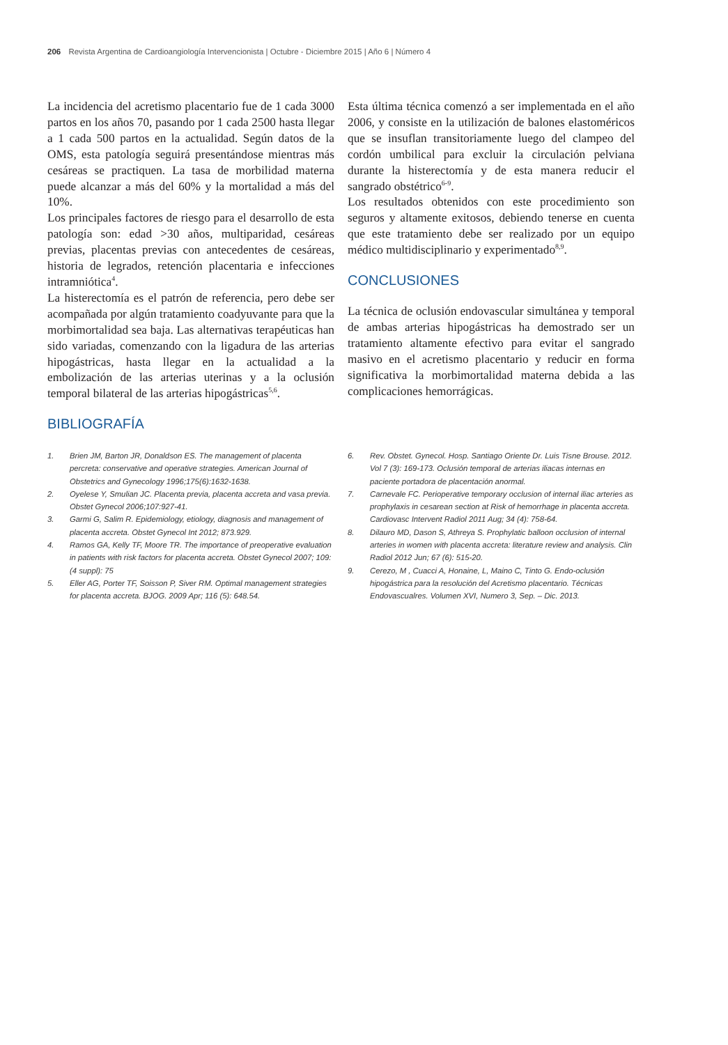206 Revista Argentina de Cardioangiología Intervencionista | Octubre - Diciembre 2015 | Año 6 | Número 4
La incidencia del acretismo placentario fue de 1 cada 3000 partos en los años 70, pasando por 1 cada 2500 hasta llegar a 1 cada 500 partos en la actualidad. Según datos de la OMS, esta patología seguirá presentándose mientras más cesáreas se practiquen. La tasa de morbilidad materna puede alcanzar a más del 60% y la mortalidad a más del 10%.
Los principales factores de riesgo para el desarrollo de esta patología son: edad >30 años, multiparidad, cesáreas previas, placentas previas con antecedentes de cesáreas, historia de legrados, retención placentaria e infecciones intramniótica<sup>4</sup>.
La histerectomía es el patrón de referencia, pero debe ser acompañada por algún tratamiento coadyuvante para que la morbimortalidad sea baja. Las alternativas terapéuticas han sido variadas, comenzando con la ligadura de las arterias hipogástricas, hasta llegar en la actualidad a la embolización de las arterias uterinas y a la oclusión temporal bilateral de las arterias hipogástricas<sup>5,6</sup>.
BIBLIOGRAFÍA
Esta última técnica comenzó a ser implementada en el año 2006, y consiste en la utilización de balones elastoméricos que se insuflan transitoriamente luego del clampeo del cordón umbilical para excluir la circulación pelviana durante la histerectomía y de esta manera reducir el sangrado obstétrico<sup>6-9</sup>.
Los resultados obtenidos con este procedimiento son seguros y altamente exitosos, debiendo tenerse en cuenta que este tratamiento debe ser realizado por un equipo médico multidisciplinario y experimentado<sup>8,9</sup>.
CONCLUSIONES
La técnica de oclusión endovascular simultánea y temporal de ambas arterias hipogástricas ha demostrado ser un tratamiento altamente efectivo para evitar el sangrado masivo en el acretismo placentario y reducir en forma significativa la morbimortalidad materna debida a las complicaciones hemorrágicas.
1. Brien JM, Barton JR, Donaldson ES. The management of placenta percreta: conservative and operative strategies. American Journal of Obstetrics and Gynecology 1996;175(6):1632-1638.
2. Oyelese Y, Smulian JC. Placenta previa, placenta accreta and vasa previa. Obstet Gynecol 2006;107:927-41.
3. Garmi G, Salim R. Epidemiology, etiology, diagnosis and management of placenta accreta. Obstet Gynecol Int 2012; 873.929.
4. Ramos GA, Kelly TF, Moore TR. The importance of preoperative evaluation in patients with risk factors for placenta accreta. Obstet Gynecol 2007; 109: (4 suppl): 75
5. Eller AG, Porter TF, Soisson P, Siver RM. Optimal management strategies for placenta accreta. BJOG. 2009 Apr; 116 (5): 648.54.
6. Rev. Obstet. Gynecol. Hosp. Santiago Oriente Dr. Luis Tisne Brouse. 2012. Vol 7 (3): 169-173. Oclusión temporal de arterias iliacas internas en paciente portadora de placentación anormal.
7. Carnevale FC. Perioperative temporary occlusion of internal iliac arteries as prophylaxis in cesarean section at Risk of hemorrhage in placenta accreta. Cardiovasc Intervent Radiol 2011 Aug; 34 (4): 758-64.
8. Dilauro MD, Dason S, Athreya S. Prophylatic balloon occlusion of internal arteries in women with placenta accreta: literature review and analysis. Clin Radiol 2012 Jun; 67 (6): 515-20.
9. Cerezo, M , Cuacci A, Honaine, L, Maino C, Tinto G. Endo-oclusión hipogástrica para la resolución del Acretismo placentario. Técnicas Endovascualres. Volumen XVI, Numero 3, Sep. – Dic. 2013.